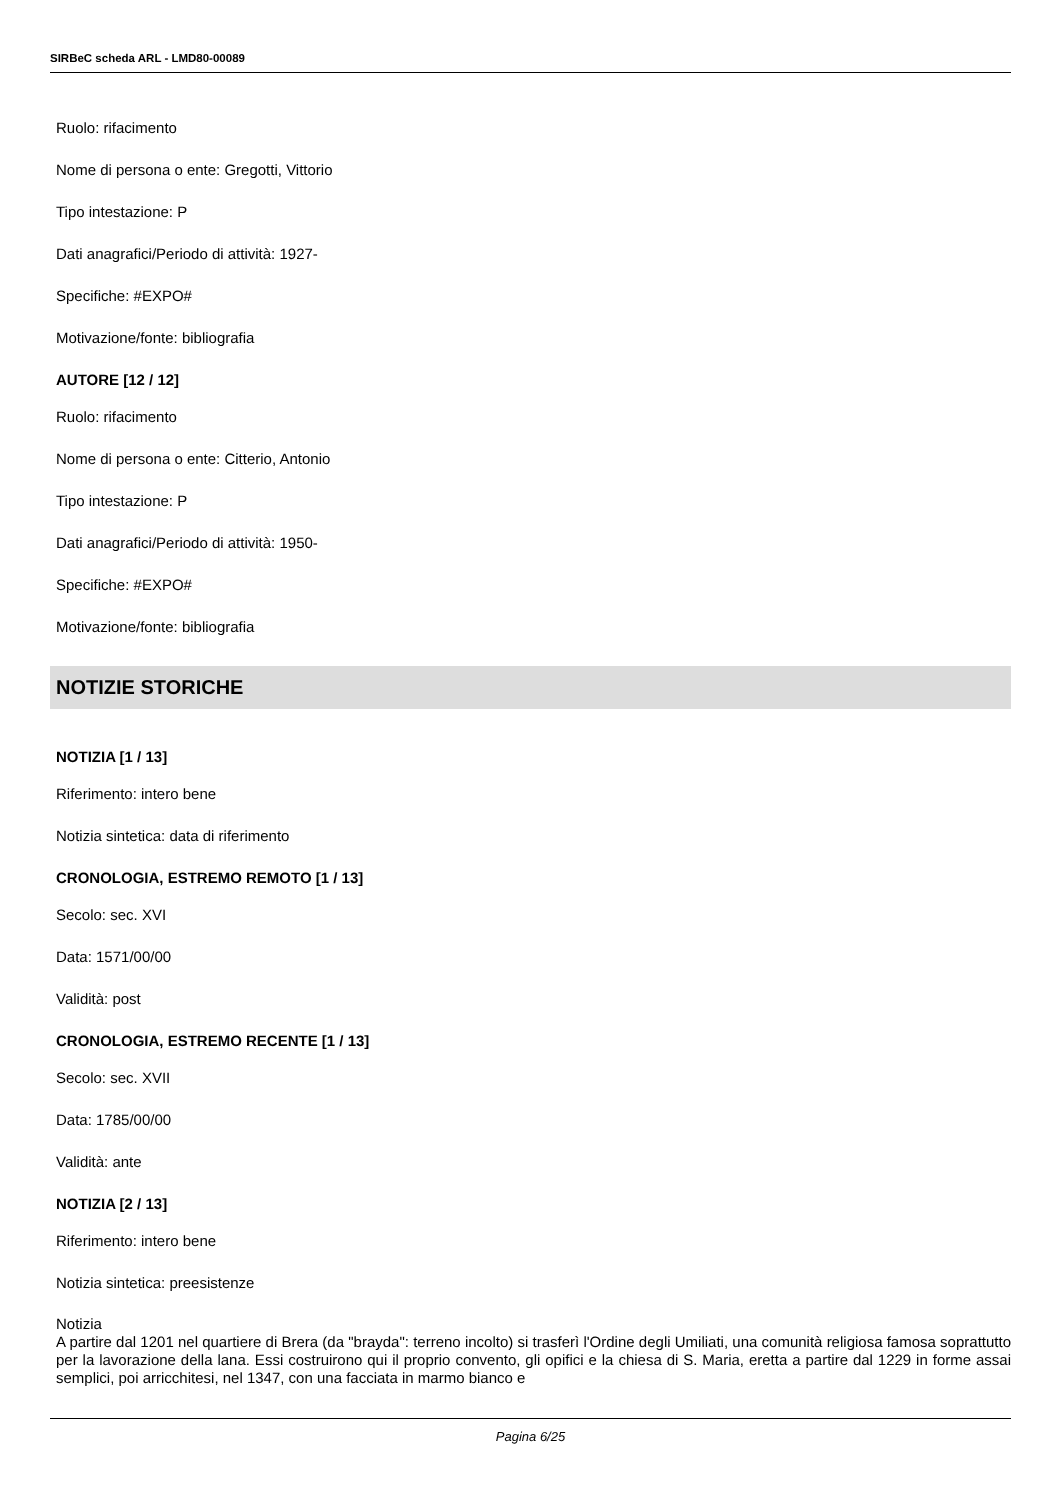SIRBeC scheda ARL - LMD80-00089
Ruolo: rifacimento
Nome di persona o ente: Gregotti, Vittorio
Tipo intestazione: P
Dati anagrafici/Periodo di attività: 1927-
Specifiche: #EXPO#
Motivazione/fonte: bibliografia
AUTORE [12 / 12]
Ruolo: rifacimento
Nome di persona o ente: Citterio, Antonio
Tipo intestazione: P
Dati anagrafici/Periodo di attività: 1950-
Specifiche: #EXPO#
Motivazione/fonte: bibliografia
NOTIZIE STORICHE
NOTIZIA [1 / 13]
Riferimento: intero bene
Notizia sintetica: data di riferimento
CRONOLOGIA, ESTREMO REMOTO [1 / 13]
Secolo: sec. XVI
Data: 1571/00/00
Validità: post
CRONOLOGIA, ESTREMO RECENTE [1 / 13]
Secolo: sec. XVII
Data: 1785/00/00
Validità: ante
NOTIZIA [2 / 13]
Riferimento: intero bene
Notizia sintetica: preesistenze
Notizia
A partire dal 1201 nel quartiere di Brera (da "brayda": terreno incolto) si trasferì l'Ordine degli Umiliati, una comunità religiosa famosa soprattutto per la lavorazione della lana. Essi costruirono qui il proprio convento, gli opifici e la chiesa di S. Maria, eretta a partire dal 1229 in forme assai semplici, poi arricchitesi, nel 1347, con una facciata in marmo bianco e
Pagina 6/25